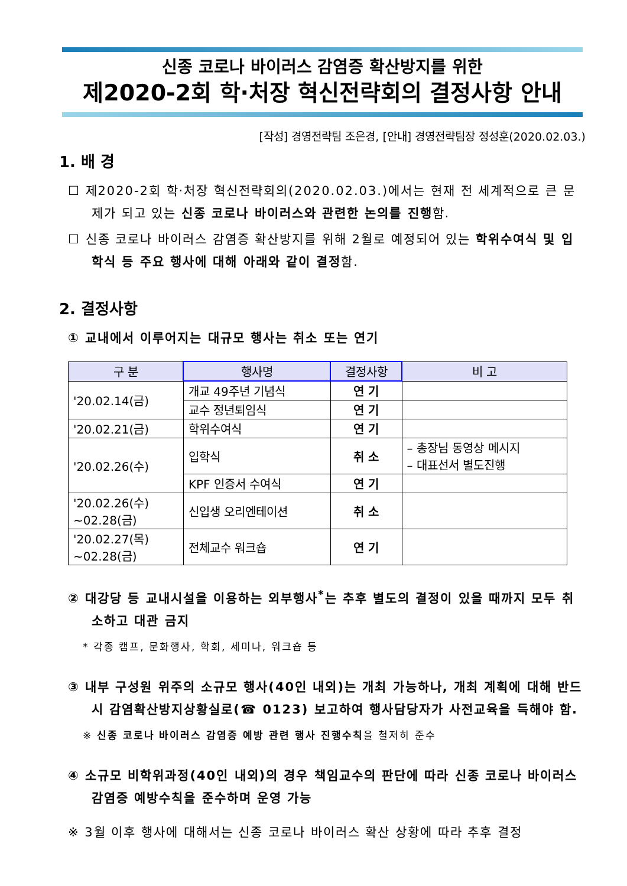신종 코로나 바이러스 감염증 확산방지를 위한
제2020-2회 학·처장 혁신전략회의 결정사항 안내
[작성] 경영전략팀 조은경, [안내] 경영전략팀장 정성훈(2020.02.03.)
1. 배 경
☐ 제2020-2회 학·처장 혁신전략회의(2020.02.03.)에서는 현재 전 세계적으로 큰 문제가 되고 있는 신종 코로나 바이러스와 관련한 논의를 진행함.
☐ 신종 코로나 바이러스 감염증 확산방지를 위해 2월로 예정되어 있는 학위수여식 및 입학식 등 주요 행사에 대해 아래와 같이 결정함.
2. 결정사항
① 교내에서 이루어지는 대규모 행사는 취소 또는 연기
| 구 분 | 행사명 | 결정사항 | 비 고 |
| --- | --- | --- | --- |
| '20.02.14(금) | 개교 49주년 기념식 | 연 기 | |
| | 교수 정년퇴임식 | 연 기 | |
| '20.02.21(금) | 학위수여식 | 연 기 | |
| '20.02.26(수) | 입학식 | 취 소 | – 총장님 동영상 메시지 – 대표선서 별도진행 |
| | KPF 인증서 수여식 | 연 기 | |
| '20.02.26(수) ~02.28(금) | 신입생 오리엔테이션 | 취 소 | |
| '20.02.27(목) ~02.28(금) | 전체교수 워크숍 | 연 기 | |
② 대강당 등 교내시설을 이용하는 외부행사<sup>*</sup>는 추후 별도의 결정이 있을 때까지 모두 취소하고 대관 금지
* 각종 캠프, 문화행사, 학회, 세미나, 워크숍 등
③ 내부 구성원 위주의 소규모 행사(40인 내외)는 개최 가능하나, 개최 계획에 대해 반드시 감염확산방지상황실로(☎ 0123) 보고하여 행사담당자가 사전교육을 득해야 함.
※ 신종 코로나 바이러스 감염증 예방 관련 행사 진행수칙을 철저히 준수
④ 소규모 비학위과정(40인 내외)의 경우 책임교수의 판단에 따라 신종 코로나 바이러스 감염증 예방수칙을 준수하며 운영 가능
※ 3월 이후 행사에 대해서는 신종 코로나 바이러스 확산 상황에 따라 추후 결정